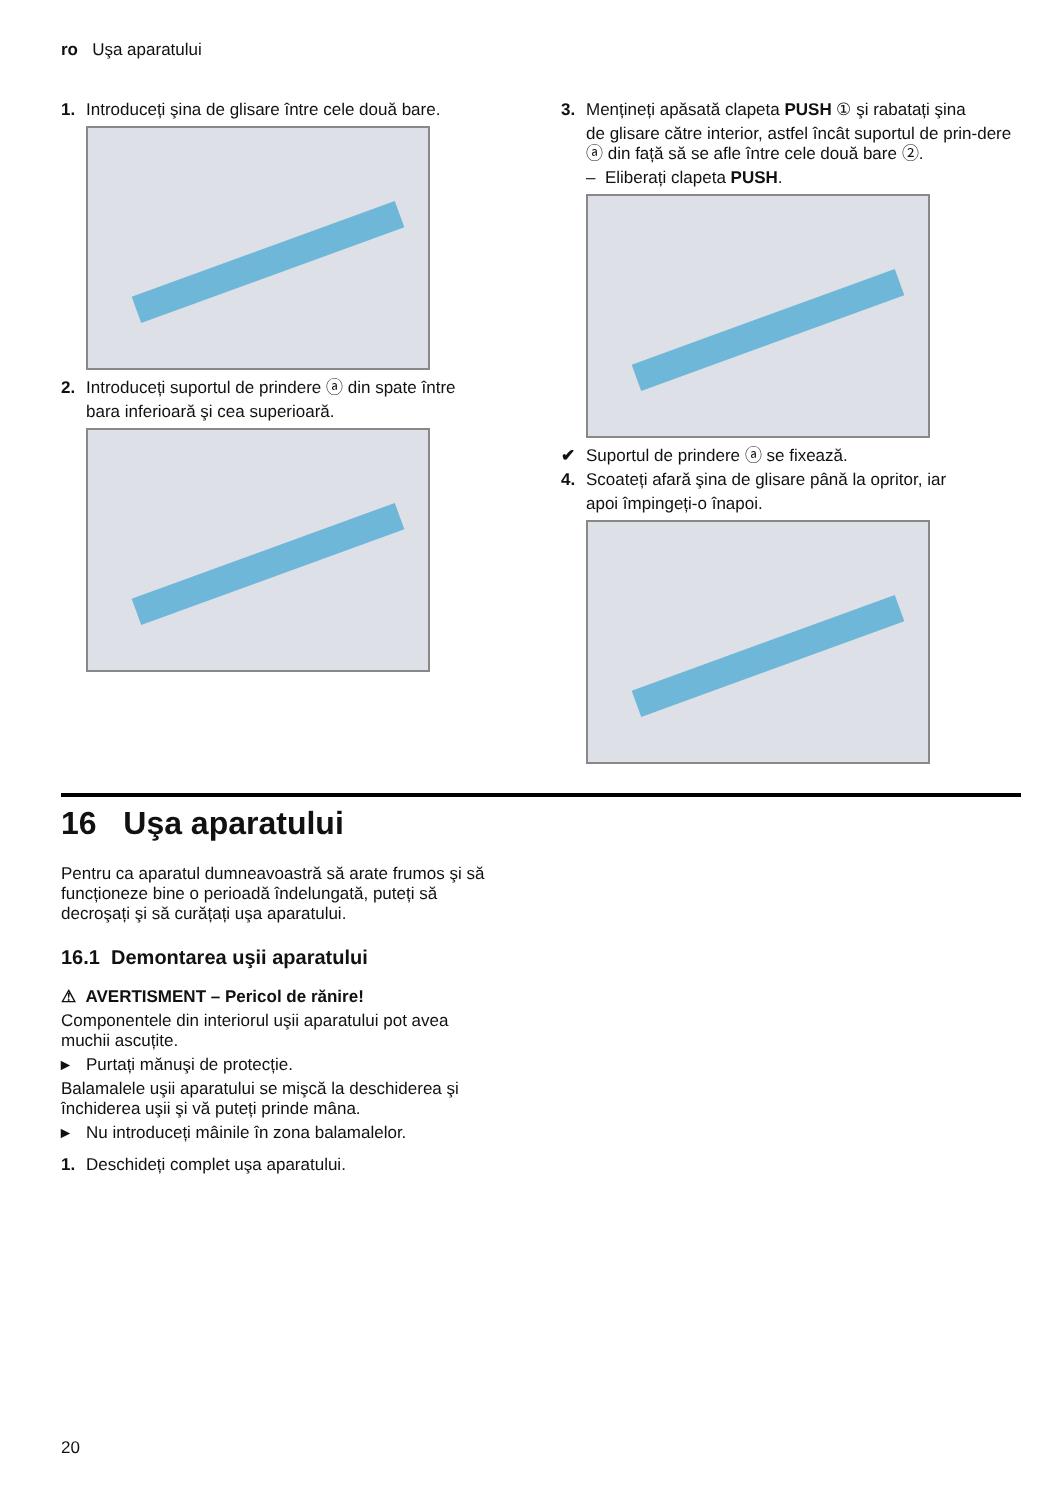ro Uşa aparatului
1. Introduceți şina de glisare între cele două bare.
2. Introduceți suportul de prindere ⓐ din spate între
bara inferioară şi cea superioară.
3. Mențineți apăsată clapeta PUSH ① şi rabatați şina
de glisare către interior, astfel încât suportul de prin-dere ⓐ din față să se afle între cele două bare ②.
– Eliberați clapeta PUSH.
✔ Suportul de prindere ⓐ se fixează.
4. Scoateți afară şina de glisare până la opritor, iar
apoi împingeți-o înapoi.
16 Uşa aparatului
Pentru ca aparatul dumneavoastră să arate frumos şi să funcționeze bine o perioadă îndelungată, puteți să decroşați şi să curățați uşa aparatului.
16.1 Demontarea uşii aparatului
⚠ AVERTISMENT – Pericol de rănire!
Componentele din interiorul uşii aparatului pot avea muchii ascuțite.
▸ Purtați mănuşi de protecție.
Balamalele uşii aparatului se mişcă la deschiderea şi închiderea uşii şi vă puteți prinde mâna.
▸ Nu introduceți mâinile în zona balamalelor.
1. Deschideți complet uşa aparatului.
20